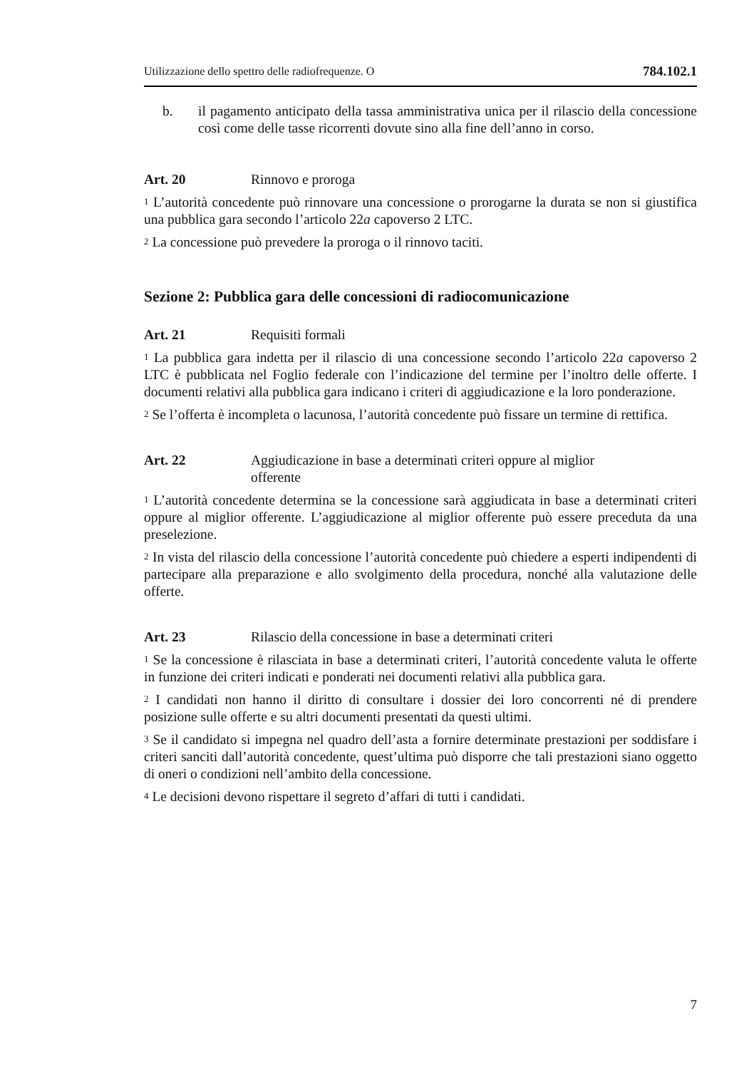Utilizzazione dello spettro delle radiofrequenze. O 784.102.1
b. il pagamento anticipato della tassa amministrativa unica per il rilascio della concessione così come delle tasse ricorrenti dovute sino alla fine dell’anno in corso.
Art. 20 Rinnovo e proroga
<sup>1</sup> L’autorità concedente può rinnovare una concessione o prorogarne la durata se non si giustifica una pubblica gara secondo l’articolo 22a capoverso 2 LTC.
<sup>2</sup> La concessione può prevedere la proroga o il rinnovo taciti.
Sezione 2: Pubblica gara delle concessioni di radiocomunicazione
Art. 21 Requisiti formali
<sup>1</sup> La pubblica gara indetta per il rilascio di una concessione secondo l’articolo 22a capoverso 2 LTC è pubblicata nel Foglio federale con l’indicazione del termine per l’inoltro delle offerte. I documenti relativi alla pubblica gara indicano i criteri di aggiudicazione e la loro ponderazione.
<sup>2</sup> Se l’offerta è incompleta o lacunosa, l’autorità concedente può fissare un termine di rettifica.
Art. 22 Aggiudicazione in base a determinati criteri oppure al miglior
offerente
<sup>1</sup> L’autorità concedente determina se la concessione sarà aggiudicata in base a determinati criteri oppure al miglior offerente. L’aggiudicazione al miglior offerente può essere preceduta da una preselezione.
<sup>2</sup> In vista del rilascio della concessione l’autorità concedente può chiedere a esperti indipendenti di partecipare alla preparazione e allo svolgimento della procedura, nonché alla valutazione delle offerte.
Art. 23 Rilascio della concessione in base a determinati criteri
<sup>1</sup> Se la concessione è rilasciata in base a determinati criteri, l’autorità concedente valuta le offerte in funzione dei criteri indicati e ponderati nei documenti relativi alla pubblica gara.
<sup>2</sup> I candidati non hanno il diritto di consultare i dossier dei loro concorrenti né di prendere posizione sulle offerte e su altri documenti presentati da questi ultimi.
<sup>3</sup> Se il candidato si impegna nel quadro dell’asta a fornire determinate prestazioni per soddisfare i criteri sanciti dall’autorità concedente, quest’ultima può disporre che tali prestazioni siano oggetto di oneri o condizioni nell’ambito della concessione.
<sup>4</sup> Le decisioni devono rispettare il segreto d’affari di tutti i candidati.
7